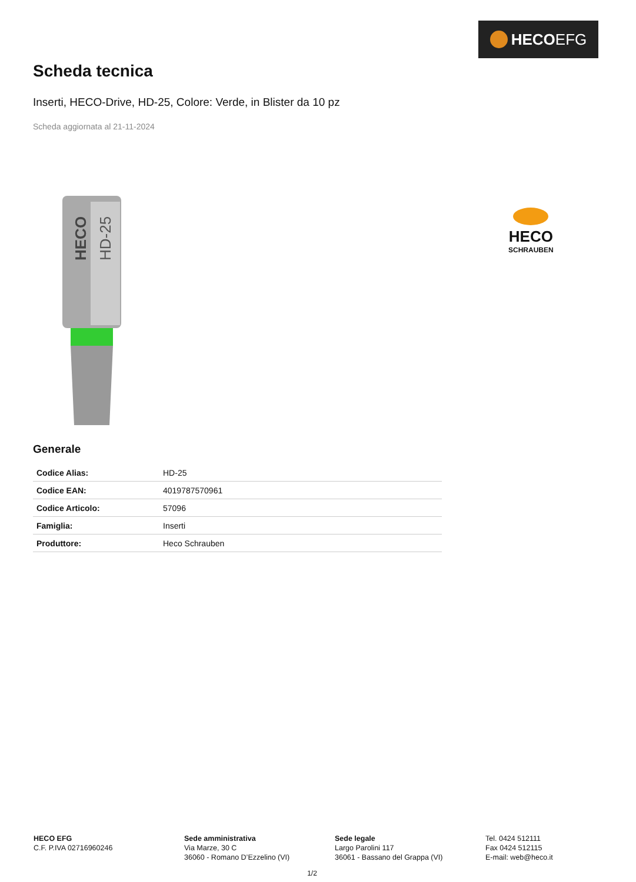HECO EFG
Scheda tecnica
Inserti, HECO-Drive, HD-25, Colore: Verde, in Blister da 10 pz
Scheda aggiornata al 21-11-2024
HECO
HD-25
HECO
SCHRAUBEN
Generale
| Codice Alias: | HD-25 |
| Codice EAN: | 4019787570961 |
| Codice Articolo: | 57096 |
| Famiglia: | Inserti |
| Produttore: | Heco Schrauben |
HECO EFG
C.F. P.IVA 02716960246
Sede amministrativa
Via Marze, 30 C
36060 - Romano D’Ezzelino (VI)
Sede legale
Largo Parolini 117
36061 - Bassano del Grappa (VI)
Tel. 0424 512111
Fax 0424 512115
E-mail: web@heco.it
1/2